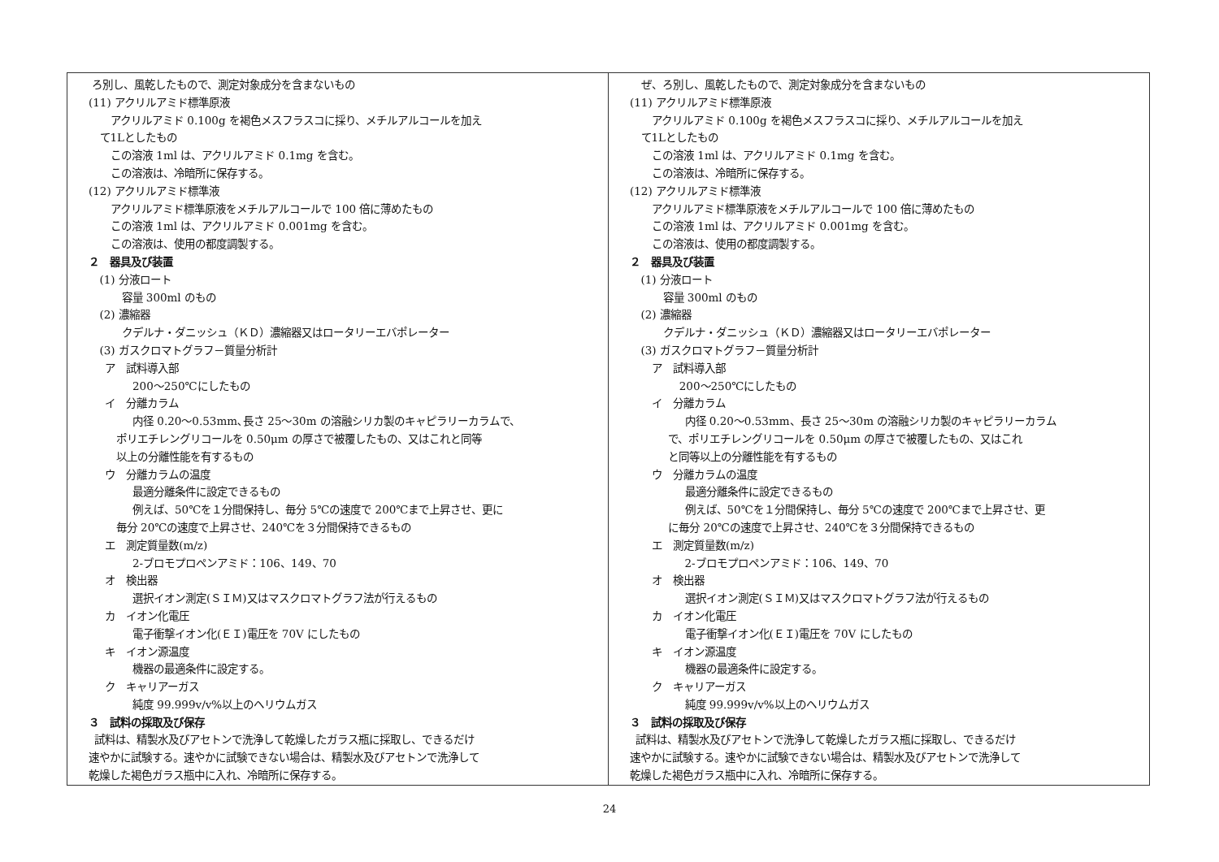| ろ別し、風乾したもので、測定対象成分を含まないもの (11) アクリルアミド標準原液 アクリルアミド 0.100g を褐色メスフラスコに採り、メチルアルコールを加え て1Lとしたもの この溶液 1ml は、アクリルアミド 0.1mg を含む。 この溶液は、冷暗所に保存する。 (12) アクリルアミド標準液 アクリルアミド標準原液をメチルアルコールで 100 倍に薄めたもの この溶液 1ml は、アクリルアミド 0.001mg を含む。 この溶液は、使用の都度調製する。 ２ 器具及び装置 (1) 分液ロート 容量 300ml のもの (2) 濃縮器 クデルナ・ダニッシュ（ＫＤ）濃縮器又はロータリーエバポレーター (3) ガスクロマトグラフ－質量分析計 ア 試料導入部 200～250℃にしたもの イ 分離カラム 内径 0.20～0.53mm､長さ 25～30m の溶融シリカ製のキャピラリーカラムで、 ポリエチレングリコールを 0.50μm の厚さで被覆したもの、又はこれと同等 以上の分離性能を有するもの ウ 分離カラムの温度 最適分離条件に設定できるもの 例えば、50℃を１分間保持し、毎分 5℃の速度で 200℃まで上昇させ、更に 毎分 20℃の速度で上昇させ、240℃を３分間保持できるもの エ 測定質量数(m/z) 2-ブロモプロペンアミド：106、149、70 オ 検出器 選択イオン測定(ＳＩＭ)又はマスクロマトグラフ法が行えるもの カ イオン化電圧 電子衝撃イオン化(ＥＩ)電圧を 70V にしたもの キ イオン源温度 機器の最適条件に設定する。 ク キャリアーガス 純度 99.999v/v%以上のヘリウムガス ３ 試料の採取及び保存 試料は、精製水及びアセトンで洗浄して乾燥したガラス瓶に採取し、できるだけ 速やかに試験する。速やかに試験できない場合は、精製水及びアセトンで洗浄して 乾燥した褐色ガラス瓶中に入れ、冷暗所に保存する。 | ぜ、ろ別し、風乾したもので、測定対象成分を含まないもの (11) アクリルアミド標準原液 アクリルアミド 0.100g を褐色メスフラスコに採り、メチルアルコールを加え て1Lとしたもの この溶液 1ml は、アクリルアミド 0.1mg を含む。 この溶液は、冷暗所に保存する。 (12) アクリルアミド標準液 アクリルアミド標準原液をメチルアルコールで 100 倍に薄めたもの この溶液 1ml は、アクリルアミド 0.001mg を含む。 この溶液は、使用の都度調製する。 ２ 器具及び装置 (1) 分液ロート 容量 300ml のもの (2) 濃縮器 クデルナ・ダニッシュ（ＫＤ）濃縮器又はロータリーエバポレーター (3) ガスクロマトグラフ－質量分析計 ア 試料導入部 200～250℃にしたもの イ 分離カラム 内径 0.20～0.53mm、長さ 25～30m の溶融シリカ製のキャピラリーカラム で、ポリエチレングリコールを 0.50μm の厚さで被覆したもの、又はこれ と同等以上の分離性能を有するもの ウ 分離カラムの温度 最適分離条件に設定できるもの 例えば、50℃を１分間保持し、毎分 5℃の速度で 200℃まで上昇させ、更 に毎分 20℃の速度で上昇させ、240℃を３分間保持できるもの エ 測定質量数(m/z) 2-ブロモプロペンアミド：106、149、70 オ 検出器 選択イオン測定(ＳＩＭ)又はマスクロマトグラフ法が行えるもの カ イオン化電圧 電子衝撃イオン化(ＥＩ)電圧を 70V にしたもの キ イオン源温度 機器の最適条件に設定する。 ク キャリアーガス 純度 99.999v/v%以上のヘリウムガス ３ 試料の採取及び保存 試料は、精製水及びアセトンで洗浄して乾燥したガラス瓶に採取し、できるだけ 速やかに試験する。速やかに試験できない場合は、精製水及びアセトンで洗浄して 乾燥した褐色ガラス瓶中に入れ、冷暗所に保存する。 |
24